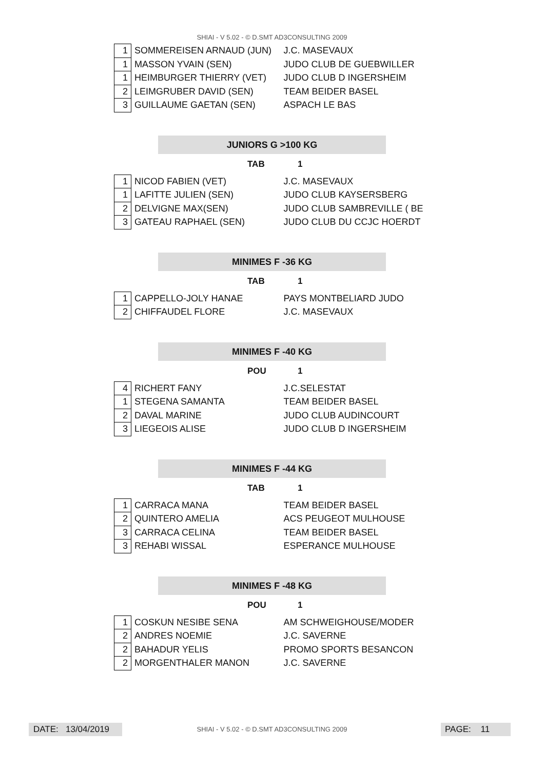SHIAI - V 5.02 - © D.SMT AD3CONSULTING 2009
| 1 | SOMMEREISEN ARNAUD (JUN) | J.C. MASEVAUX |
| 1 | MASSON YVAIN (SEN) | JUDO CLUB DE GUEBWILLER |
| 1 | HEIMBURGER THIERRY (VET) | JUDO CLUB D INGERSHEIM |
| 2 | LEIMGRUBER DAVID (SEN) | TEAM BEIDER BASEL |
| 3 | GUILLAUME GAETAN (SEN) | ASPACH LE BAS |
JUNIORS G >100 KG
TAB 1
| 1 | NICOD FABIEN (VET) | J.C. MASEVAUX |
| 1 | LAFITTE JULIEN (SEN) | JUDO CLUB KAYSERSBERG |
| 2 | DELVIGNE MAX(SEN) | JUDO CLUB SAMBREVILLE ( BE |
| 3 | GATEAU RAPHAEL (SEN) | JUDO CLUB DU CCJC HOERDT |
MINIMES F -36 KG
TAB 1
| 1 | CAPPELLO-JOLY HANAE | PAYS MONTBELIARD JUDO |
| 2 | CHIFFAUDEL FLORE | J.C. MASEVAUX |
MINIMES F -40 KG
POU 1
| 4 | RICHERT FANY | J.C.SELESTAT |
| 1 | STEGENA SAMANTA | TEAM BEIDER BASEL |
| 2 | DAVAL MARINE | JUDO CLUB AUDINCOURT |
| 3 | LIEGEOIS ALISE | JUDO CLUB D INGERSHEIM |
MINIMES F -44 KG
TAB 1
| 1 | CARRACA MANA | TEAM BEIDER BASEL |
| 2 | QUINTERO AMELIA | ACS PEUGEOT MULHOUSE |
| 3 | CARRACA CELINA | TEAM BEIDER BASEL |
| 3 | REHABI WISSAL | ESPERANCE MULHOUSE |
MINIMES F -48 KG
POU 1
| 1 | COSKUN NESIBE SENA | AM SCHWEIGHOUSE/MODER |
| 2 | ANDRES NOEMIE | J.C. SAVERNE |
| 2 | BAHADUR YELIS | PROMO SPORTS BESANCON |
| 2 | MORGENTHALER MANON | J.C. SAVERNE |
DATE: 13/04/2019
SHIAI - V 5.02 - © D.SMT AD3CONSULTING 2009 PAGE: 11